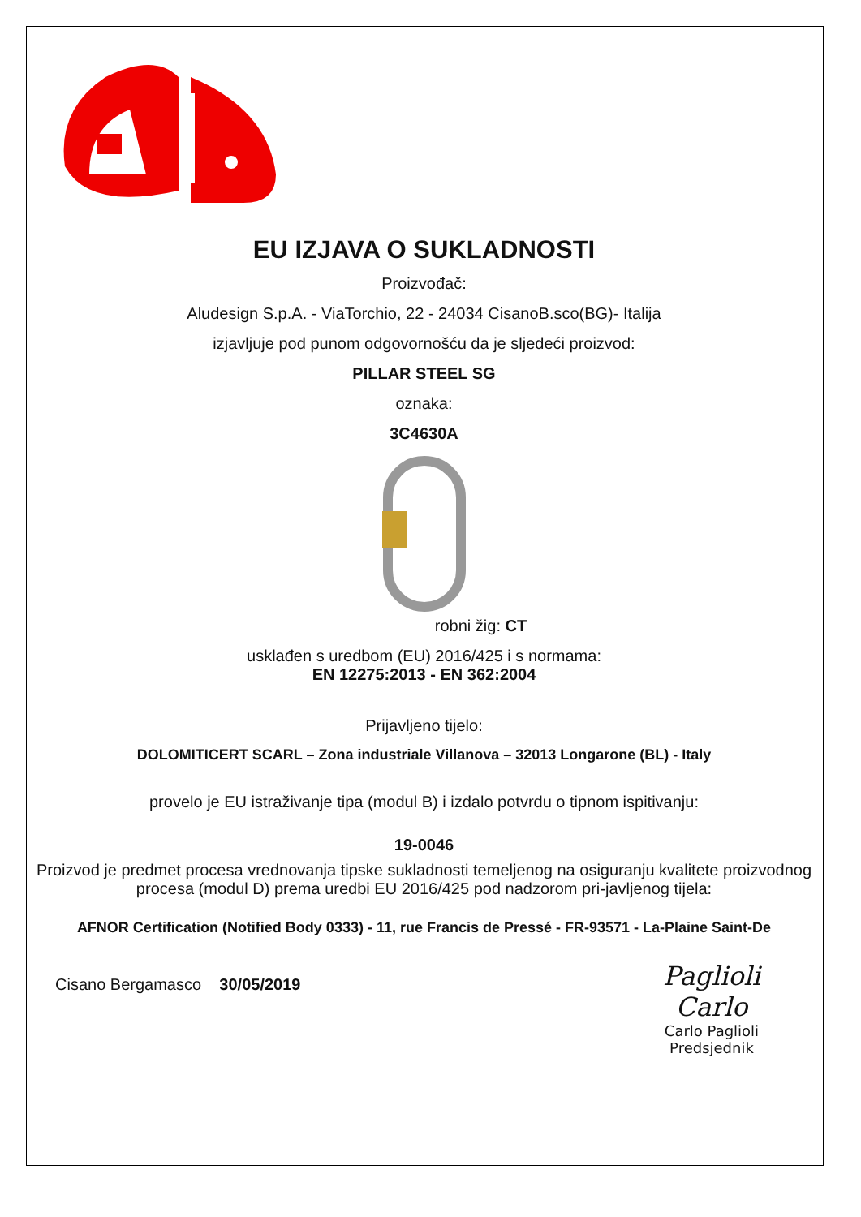EU IZJAVA O SUKLADNOSTI
Proizvođač:
Aludesign S.p.A. - ViaTorchio, 22 - 24034 CisanoB.sco(BG)- Italija
izjavljuje pod punom odgovornošću da je sljedeći proizvod:
PILLAR STEEL SG
oznaka:
3C4630A
robni žig: CT
usklađen s uredbom (EU) 2016/425 i s normama:
EN 12275:2013 - EN 362:2004
Prijavljeno tijelo:
DOLOMITICERT SCARL – Zona industriale Villanova – 32013 Longarone (BL) - Italy
provelo je EU istraživanje tipa (modul B) i izdalo potvrdu o tipnom ispitivanju:
19-0046
Proizvod je predmet procesa vrednovanja tipske sukladnosti temeljenog na osiguranju kvalitete proizvodnog procesa (modul D) prema uredbi EU 2016/425 pod nadzorom pri-javljenog tijela:
AFNOR Certification (Notified Body 0333) - 11, rue Francis de Pressé - FR-93571 - La-Plaine Saint-De
Cisano Bergamasco 30/05/2019
Paglioli Carlo
Carlo Paglioli
Predsjednik